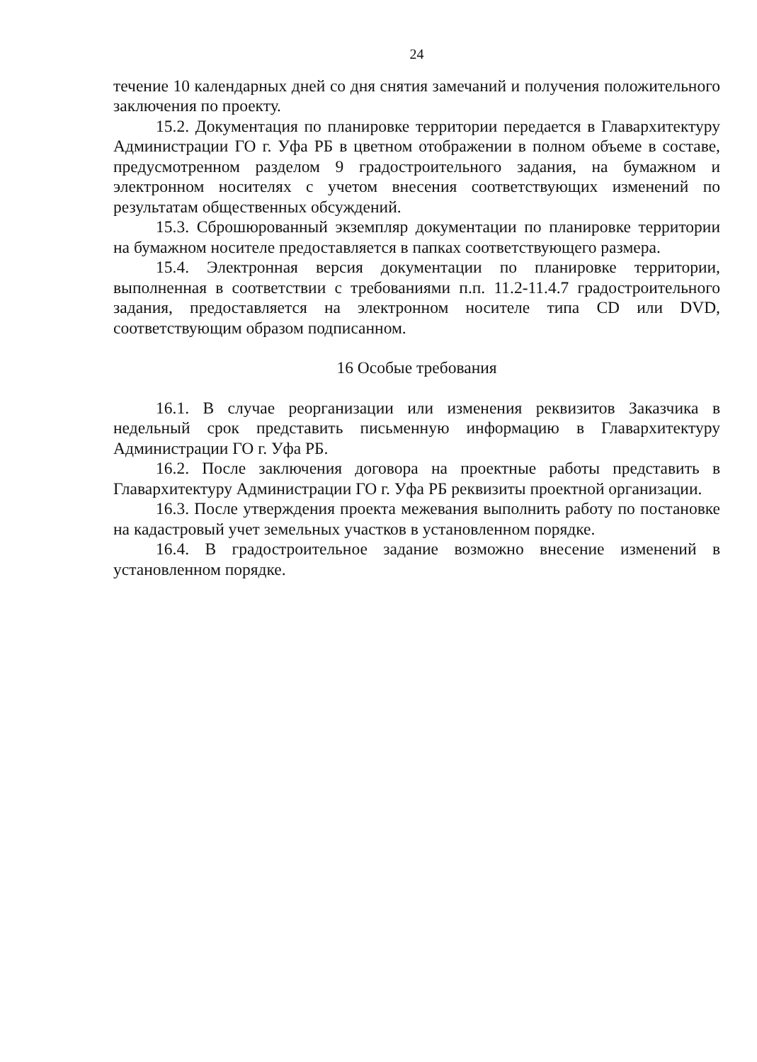24
течение 10 календарных дней со дня снятия замечаний и получения положительного заключения по проекту.
15.2. Документация по планировке территории передается в Главархитектуру Администрации ГО г. Уфа РБ в цветном отображении в полном объеме в составе, предусмотренном разделом 9 градостроительного задания, на бумажном и электронном носителях с учетом внесения соответствующих изменений по результатам общественных обсуждений.
15.3. Сброшюрованный экземпляр документации по планировке территории на бумажном носителе предоставляется в папках соответствующего размера.
15.4. Электронная версия документации по планировке территории, выполненная в соответствии с требованиями п.п. 11.2-11.4.7 градостроительного задания, предоставляется на электронном носителе типа CD или DVD, соответствующим образом подписанном.
16 Особые требования
16.1. В случае реорганизации или изменения реквизитов Заказчика в недельный срок представить письменную информацию в Главархитектуру Администрации ГО г. Уфа РБ.
16.2. После заключения договора на проектные работы представить в Главархитектуру Администрации ГО г. Уфа РБ реквизиты проектной организации.
16.3. После утверждения проекта межевания выполнить работу по постановке на кадастровый учет земельных участков в установленном порядке.
16.4. В градостроительное задание возможно внесение изменений в установленном порядке.